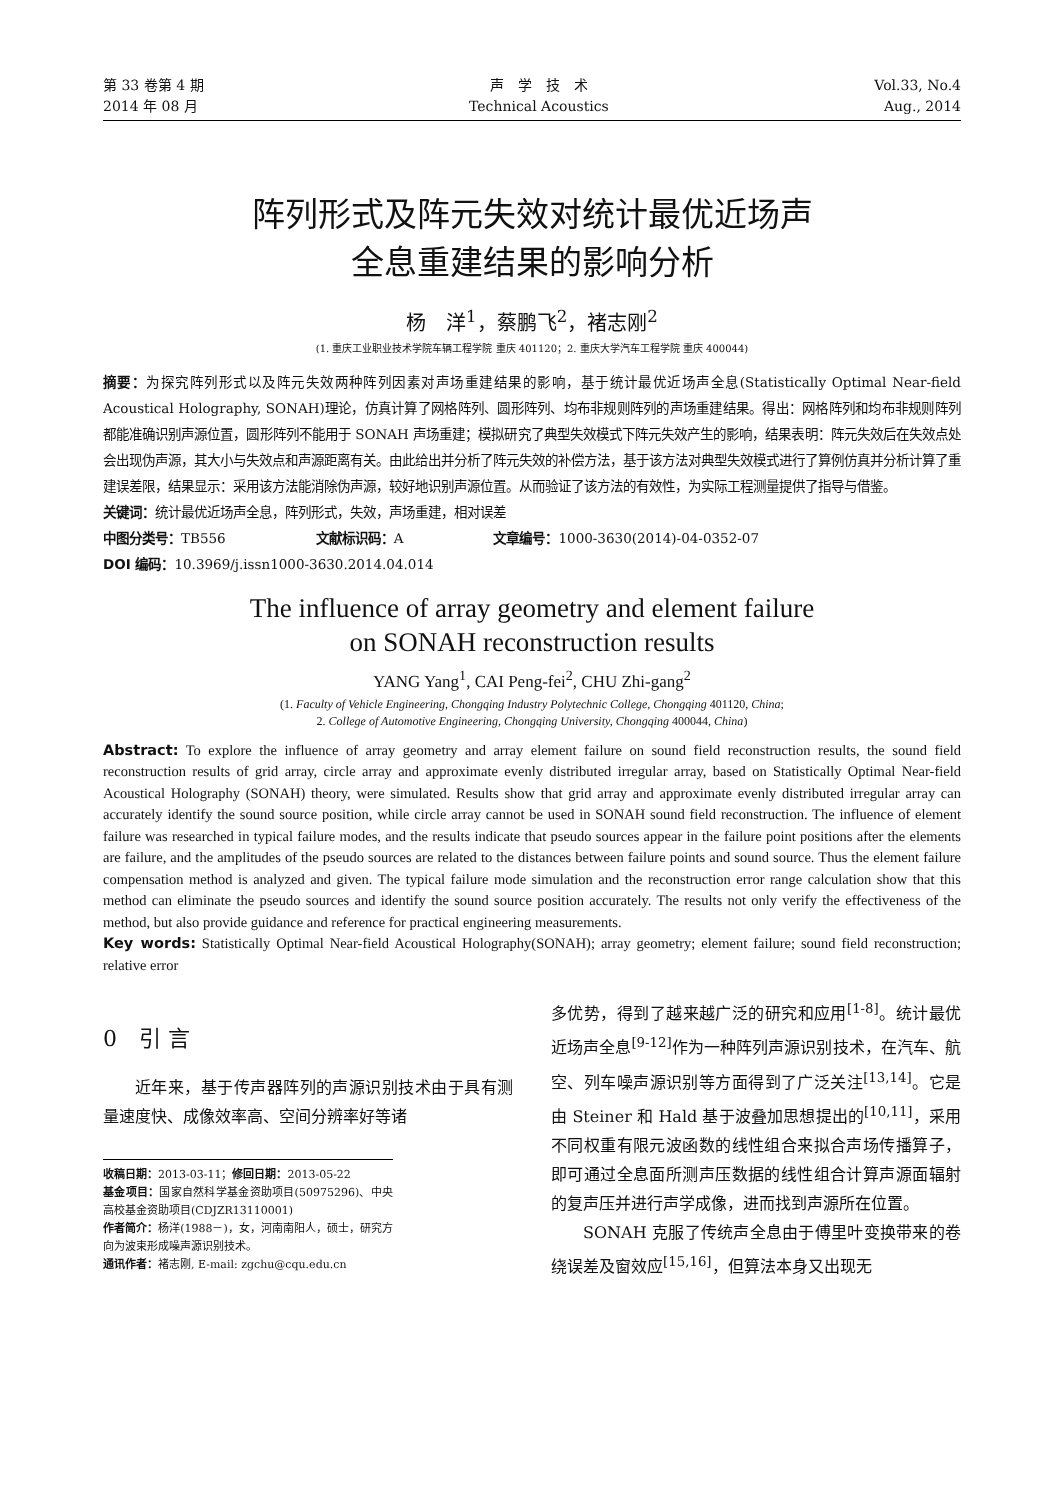第 33 卷第 4 期
2014 年 08 月
声　学　技　术
Technical Acoustics
Vol.33, No.4
Aug., 2014
阵列形式及阵元失效对统计最优近场声
全息重建结果的影响分析
杨　洋<sup>1</sup>，蔡鹏飞<sup>2</sup>，褚志刚<sup>2</sup>
(1. 重庆工业职业技术学院车辆工程学院 重庆 401120；2. 重庆大学汽车工程学院 重庆 400044)
摘要：为探究阵列形式以及阵元失效两种阵列因素对声场重建结果的影响，基于统计最优近场声全息(Statistically Optimal Near-field Acoustical Holography, SONAH)理论，仿真计算了网格阵列、圆形阵列、均布非规则阵列的声场重建结果。得出：网格阵列和均布非规则阵列都能准确识别声源位置，圆形阵列不能用于 SONAH 声场重建；模拟研究了典型失效模式下阵元失效产生的影响，结果表明：阵元失效后在失效点处会出现伪声源，其大小与失效点和声源距离有关。由此给出并分析了阵元失效的补偿方法，基于该方法对典型失效模式进行了算例仿真并分析计算了重建误差限，结果显示：采用该方法能消除伪声源，较好地识别声源位置。从而验证了该方法的有效性，为实际工程测量提供了指导与借鉴。
关键词：统计最优近场声全息，阵列形式，失效，声场重建，相对误差
中图分类号：TB556 文献标识码：A 文章编号：1000-3630(2014)-04-0352-07
DOI 编码：10.3969/j.issn1000-3630.2014.04.014
The influence of array geometry and element failure
on SONAH reconstruction results
YANG Yang<sup>1</sup>, CAI Peng-fei<sup>2</sup>, CHU Zhi-gang<sup>2</sup>
(1. Faculty of Vehicle Engineering, Chongqing Industry Polytechnic College, Chongqing 401120, China;
2. College of Automotive Engineering, Chongqing University, Chongqing 400044, China)
Abstract: To explore the influence of array geometry and array element failure on sound field reconstruction results, the sound field reconstruction results of grid array, circle array and approximate evenly distributed irregular array, based on Statistically Optimal Near-field Acoustical Holography (SONAH) theory, were simulated. Results show that grid array and approximate evenly distributed irregular array can accurately identify the sound source position, while circle array cannot be used in SONAH sound field reconstruction. The influence of element failure was researched in typical failure modes, and the results indicate that pseudo sources appear in the failure point positions after the elements are failure, and the amplitudes of the pseudo sources are related to the distances between failure points and sound source. Thus the element failure compensation method is analyzed and given. The typical failure mode simulation and the reconstruction error range calculation show that this method can eliminate the pseudo sources and identify the sound source position accurately. The results not only verify the effectiveness of the method, but also provide guidance and reference for practical engineering measurements.
Key words: Statistically Optimal Near-field Acoustical Holography(SONAH); array geometry; element failure; sound field reconstruction; relative error
0　引 言
近年来，基于传声器阵列的声源识别技术由于具有测量速度快、成像效率高、空间分辨率好等诸
收稿日期：2013-03-11；修回日期：2013-05-22
基金项目：国家自然科学基金资助项目(50975296)、中央高校基金资助项目(CDJZR13110001)
作者简介：杨洋(1988－)，女，河南南阳人，硕士，研究方向为波束形成噪声源识别技术。
通讯作者：褚志刚, E-mail: zgchu@cqu.edu.cn
多优势，得到了越来越广泛的研究和应用<sup>[1-8]</sup>。统计最优近场声全息<sup>[9-12]</sup>作为一种阵列声源识别技术，在汽车、航空、列车噪声源识别等方面得到了广泛关注<sup>[13,14]</sup>。它是由 Steiner 和 Hald 基于波叠加思想提出的<sup>[10,11]</sup>，采用不同权重有限元波函数的线性组合来拟合声场传播算子，即可通过全息面所测声压数据的线性组合计算声源面辐射的复声压并进行声学成像，进而找到声源所在位置。
SONAH 克服了传统声全息由于傅里叶变换带来的卷绕误差及窗效应<sup>[15,16]</sup>，但算法本身又出现无